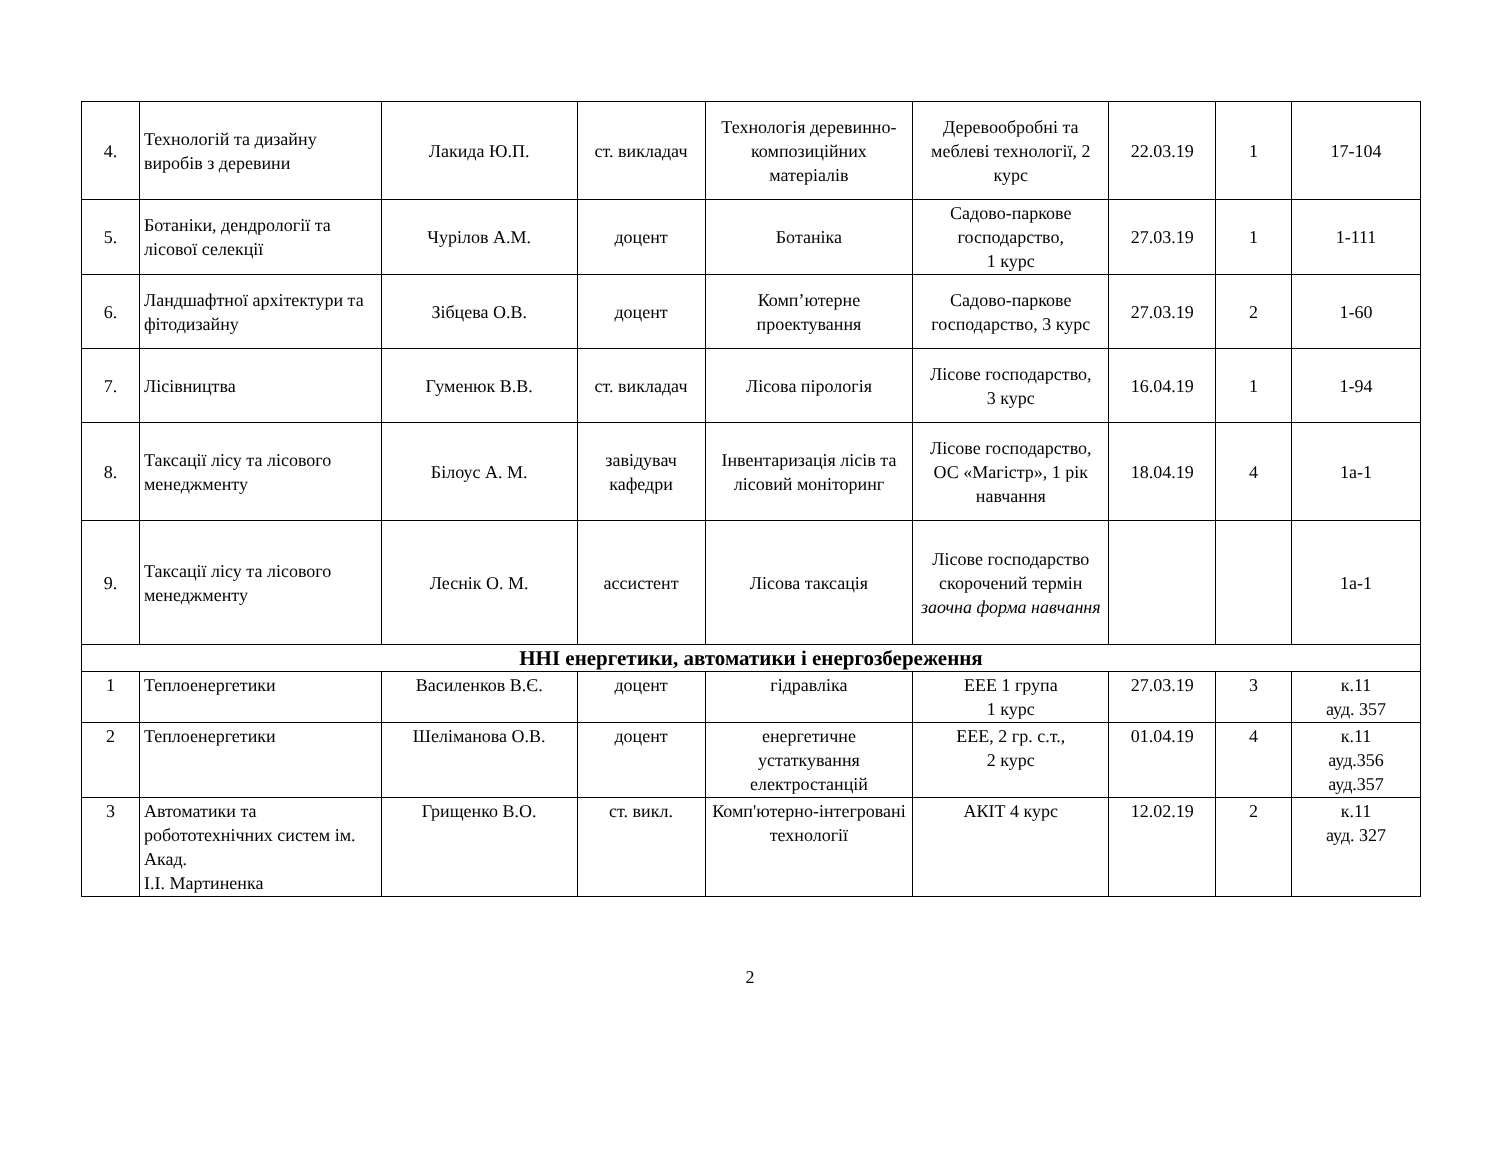| 4. | Технологій та дизайну виробів з деревини | Лакида Ю.П. | ст. викладач | Технологія деревинно-композиційних матеріалів | Деревообробні та меблеві технології, 2 курс | 22.03.19 | 1 | 17-104 |
| 5. | Ботаніки, дендрології та лісової селекції | Чурілов А.М. | доцент | Ботаніка | Садово-паркове господарство, 1 курс | 27.03.19 | 1 | 1-111 |
| 6. | Ландшафтної архітектури та фітодизайну | Зібцева О.В. | доцент | Комп’ютерне проектування | Садово-паркове господарство, 3 курс | 27.03.19 | 2 | 1-60 |
| 7. | Лісівництва | Гуменюк В.В. | ст. викладач | Лісова пірологія | Лісове господарство, 3 курс | 16.04.19 | 1 | 1-94 |
| 8. | Таксації лісу та лісового менеджменту | Білоус А. М. | завідувач кафедри | Інвентаризація лісів та лісовий моніторинг | Лісове господарство, ОС «Магістр», 1 рік навчання | 18.04.19 | 4 | 1а-1 |
| 9. | Таксації лісу та лісового менеджменту | Леснік О. М. | ассистент | Лісова таксація | Лісове господарство скорочений термін заочна форма навчання | | | 1а-1 |
| ННІ енергетики, автоматики і енергозбереження | | | | | | | | |
| 1 | Теплоенергетики | Василенков В.Є. | доцент | гідравліка | ЕЕЕ 1 група 1 курс | 27.03.19 | 3 | к.11 ауд. 357 |
| 2 | Теплоенергетики | Шеліманова О.В. | доцент | енергетичне устаткування електростанцій | ЕЕЕ, 2 гр. с.т., 2 курс | 01.04.19 | 4 | к.11 ауд.356 ауд.357 |
| 3 | Автоматики та робототехнічних систем ім. Акад. І.І. Мартиненка | Грищенко В.О. | ст. викл. | Комп'ютерно-інтегровані технології | АКІТ 4 курс | 12.02.19 | 2 | к.11 ауд. 327 |
2